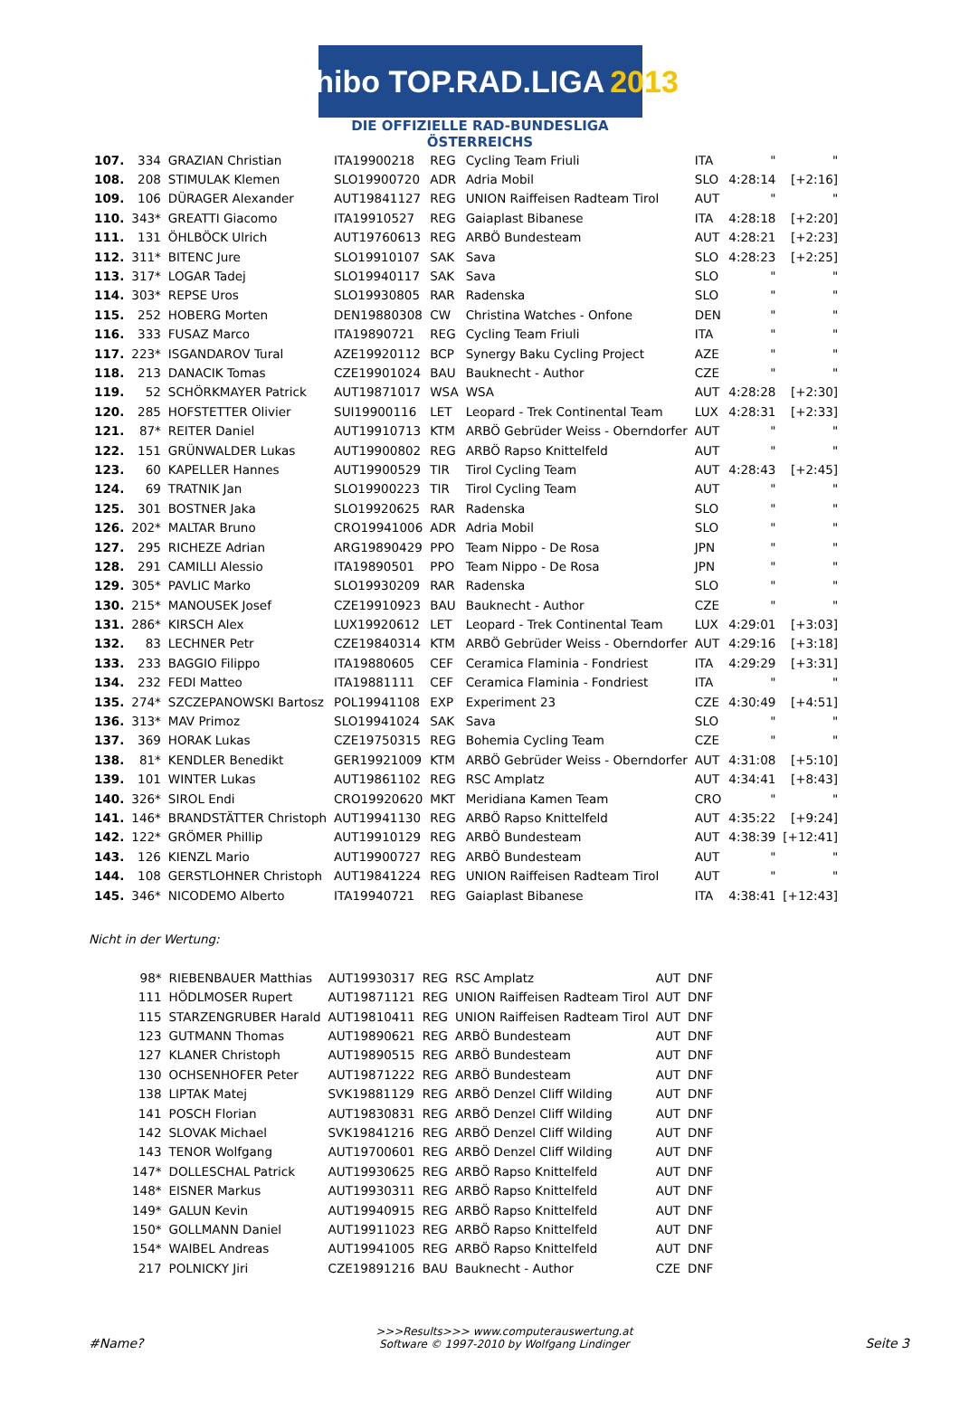Tchibo TOP.RAD.LIGA 2013
DIE OFFIZIELLE RAD-BUNDESLIGA ÖSTERREICHS
| 107. | 334 | GRAZIAN Christian | ITA19900218 | REG | Cycling Team Friuli | ITA | " | " |
| 108. | 208 | STIMULAK Klemen | SLO19900720 | ADR | Adria Mobil | SLO | 4:28:14 | [+2:16] |
| 109. | 106 | DÜRAGER Alexander | AUT19841127 | REG | UNION Raiffeisen Radteam Tirol | AUT | " | " |
| 110. | 343* | GREATTI Giacomo | ITA19910527 | REG | Gaiaplast Bibanese | ITA | 4:28:18 | [+2:20] |
| 111. | 131 | ÖHLBÖCK Ulrich | AUT19760613 | REG | ARBÖ Bundesteam | AUT | 4:28:21 | [+2:23] |
| 112. | 311* | BITENC Jure | SLO19910107 | SAK | Sava | SLO | 4:28:23 | [+2:25] |
| 113. | 317* | LOGAR Tadej | SLO19940117 | SAK | Sava | SLO | " | " |
| 114. | 303* | REPSE Uros | SLO19930805 | RAR | Radenska | SLO | " | " |
| 115. | 252 | HOBERG Morten | DEN19880308 | CW | Christina Watches - Onfone | DEN | " | " |
| 116. | 333 | FUSAZ Marco | ITA19890721 | REG | Cycling Team Friuli | ITA | " | " |
| 117. | 223* | ISGANDAROV Tural | AZE19920112 | BCP | Synergy Baku Cycling Project | AZE | " | " |
| 118. | 213 | DANACIK Tomas | CZE19901024 | BAU | Bauknecht - Author | CZE | " | " |
| 119. | 52 | SCHÖRKMAYER Patrick | AUT19871017 | WSA | WSA | AUT | 4:28:28 | [+2:30] |
| 120. | 285 | HOFSTETTER Olivier | SUI19900116 | LET | Leopard - Trek Continental Team | LUX | 4:28:31 | [+2:33] |
| 121. | 87* | REITER Daniel | AUT19910713 | KTM | ARBÖ Gebrüder Weiss - Oberndorfer | AUT | " | " |
| 122. | 151 | GRÜNWALDER Lukas | AUT19900802 | REG | ARBÖ Rapso Knittelfeld | AUT | " | " |
| 123. | 60 | KAPELLER Hannes | AUT19900529 | TIR | Tirol Cycling Team | AUT | 4:28:43 | [+2:45] |
| 124. | 69 | TRATNIK Jan | SLO19900223 | TIR | Tirol Cycling Team | AUT | " | " |
| 125. | 301 | BOSTNER Jaka | SLO19920625 | RAR | Radenska | SLO | " | " |
| 126. | 202* | MALTAR Bruno | CRO19941006 | ADR | Adria Mobil | SLO | " | " |
| 127. | 295 | RICHEZE Adrian | ARG19890429 | PPO | Team Nippo - De Rosa | JPN | " | " |
| 128. | 291 | CAMILLI Alessio | ITA19890501 | PPO | Team Nippo - De Rosa | JPN | " | " |
| 129. | 305* | PAVLIC Marko | SLO19930209 | RAR | Radenska | SLO | " | " |
| 130. | 215* | MANOUSEK Josef | CZE19910923 | BAU | Bauknecht - Author | CZE | " | " |
| 131. | 286* | KIRSCH Alex | LUX19920612 | LET | Leopard - Trek Continental Team | LUX | 4:29:01 | [+3:03] |
| 132. | 83 | LECHNER Petr | CZE19840314 | KTM | ARBÖ Gebrüder Weiss - Oberndorfer | AUT | 4:29:16 | [+3:18] |
| 133. | 233 | BAGGIO Filippo | ITA19880605 | CEF | Ceramica Flaminia - Fondriest | ITA | 4:29:29 | [+3:31] |
| 134. | 232 | FEDI Matteo | ITA19881111 | CEF | Ceramica Flaminia - Fondriest | ITA | " | " |
| 135. | 274* | SZCZEPANOWSKI Bartosz | POL19941108 | EXP | Experiment 23 | CZE | 4:30:49 | [+4:51] |
| 136. | 313* | MAV Primoz | SLO19941024 | SAK | Sava | SLO | " | " |
| 137. | 369 | HORAK Lukas | CZE19750315 | REG | Bohemia Cycling Team | CZE | " | " |
| 138. | 81* | KENDLER Benedikt | GER19921009 | KTM | ARBÖ Gebrüder Weiss - Oberndorfer | AUT | 4:31:08 | [+5:10] |
| 139. | 101 | WINTER Lukas | AUT19861102 | REG | RSC Amplatz | AUT | 4:34:41 | [+8:43] |
| 140. | 326* | SIROL Endi | CRO19920620 | MKT | Meridiana Kamen Team | CRO | " | " |
| 141. | 146* | BRANDSTÄTTER Christoph | AUT19941130 | REG | ARBÖ Rapso Knittelfeld | AUT | 4:35:22 | [+9:24] |
| 142. | 122* | GRÖMER Phillip | AUT19910129 | REG | ARBÖ Bundesteam | AUT | 4:38:39 | [+12:41] |
| 143. | 126 | KIENZL Mario | AUT19900727 | REG | ARBÖ Bundesteam | AUT | " | " |
| 144. | 108 | GERSTLOHNER Christoph | AUT19841224 | REG | UNION Raiffeisen Radteam Tirol | AUT | " | " |
| 145. | 346* | NICODEMO Alberto | ITA19940721 | REG | Gaiaplast Bibanese | ITA | 4:38:41 | [+12:43] |
Nicht in der Wertung:
| | 98* | RIEBENBAUER Matthias | AUT19930317 | REG | RSC Amplatz | AUT | DNF |
| | 111 | HÖDLMOSER Rupert | AUT19871121 | REG | UNION Raiffeisen Radteam Tirol | AUT | DNF |
| | 115 | STARZENGRUBER Harald | AUT19810411 | REG | UNION Raiffeisen Radteam Tirol | AUT | DNF |
| | 123 | GUTMANN Thomas | AUT19890621 | REG | ARBÖ Bundesteam | AUT | DNF |
| | 127 | KLANER Christoph | AUT19890515 | REG | ARBÖ Bundesteam | AUT | DNF |
| | 130 | OCHSENHOFER Peter | AUT19871222 | REG | ARBÖ Bundesteam | AUT | DNF |
| | 138 | LIPTAK Matej | SVK19881129 | REG | ARBÖ Denzel Cliff Wilding | AUT | DNF |
| | 141 | POSCH Florian | AUT19830831 | REG | ARBÖ Denzel Cliff Wilding | AUT | DNF |
| | 142 | SLOVAK Michael | SVK19841216 | REG | ARBÖ Denzel Cliff Wilding | AUT | DNF |
| | 143 | TENOR Wolfgang | AUT19700601 | REG | ARBÖ Denzel Cliff Wilding | AUT | DNF |
| | 147* | DOLLESCHAL Patrick | AUT19930625 | REG | ARBÖ Rapso Knittelfeld | AUT | DNF |
| | 148* | EISNER Markus | AUT19930311 | REG | ARBÖ Rapso Knittelfeld | AUT | DNF |
| | 149* | GALUN Kevin | AUT19940915 | REG | ARBÖ Rapso Knittelfeld | AUT | DNF |
| | 150* | GOLLMANN Daniel | AUT19911023 | REG | ARBÖ Rapso Knittelfeld | AUT | DNF |
| | 154* | WAIBEL Andreas | AUT19941005 | REG | ARBÖ Rapso Knittelfeld | AUT | DNF |
| | 217 | POLNICKY Jiri | CZE19891216 | BAU | Bauknecht - Author | CZE | DNF |
#Name? >>>Results>>> www.computerauswertung.at
Software © 1997-2010 by Wolfgang Lindinger Seite 3